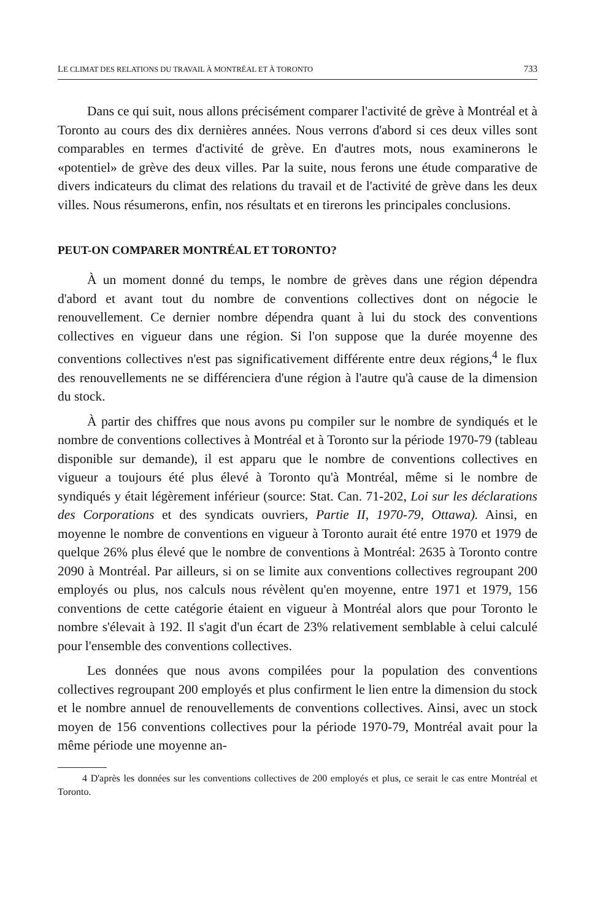LE CLIMAT DES RELATIONS DU TRAVAIL À MONTRÉAL ET À TORONTO 733
Dans ce qui suit, nous allons précisément comparer l'activité de grève à Montréal et à Toronto au cours des dix dernières années. Nous verrons d'abord si ces deux villes sont comparables en termes d'activité de grève. En d'autres mots, nous examinerons le «potentiel» de grève des deux villes. Par la suite, nous ferons une étude comparative de divers indicateurs du climat des relations du travail et de l'activité de grève dans les deux villes. Nous résumerons, enfin, nos résultats et en tirerons les principales conclusions.
PEUT-ON COMPARER MONTRÉAL ET TORONTO?
À un moment donné du temps, le nombre de grèves dans une région dépendra d'abord et avant tout du nombre de conventions collectives dont on négocie le renouvellement. Ce dernier nombre dépendra quant à lui du stock des conventions collectives en vigueur dans une région. Si l'on suppose que la durée moyenne des conventions collectives n'est pas significativement différente entre deux régions,<sup>4</sup> le flux des renouvellements ne se différenciera d'une région à l'autre qu'à cause de la dimension du stock.
À partir des chiffres que nous avons pu compiler sur le nombre de syndiqués et le nombre de conventions collectives à Montréal et à Toronto sur la période 1970-79 (tableau disponible sur demande), il est apparu que le nombre de conventions collectives en vigueur a toujours été plus élevé à Toronto qu'à Montréal, même si le nombre de syndiqués y était légèrement inférieur (source: Stat. Can. 71-202, Loi sur les déclarations des Corporations et des syndicats ouvriers, Partie II, 1970-79, Ottawa). Ainsi, en moyenne le nombre de conventions en vigueur à Toronto aurait été entre 1970 et 1979 de quelque 26% plus élevé que le nombre de conventions à Montréal: 2635 à Toronto contre 2090 à Montréal. Par ailleurs, si on se limite aux conventions collectives regroupant 200 employés ou plus, nos calculs nous révèlent qu'en moyenne, entre 1971 et 1979, 156 conventions de cette catégorie étaient en vigueur à Montréal alors que pour Toronto le nombre s'élevait à 192. Il s'agit d'un écart de 23% relativement semblable à celui calculé pour l'ensemble des conventions collectives.
Les données que nous avons compilées pour la population des conventions collectives regroupant 200 employés et plus confirment le lien entre la dimension du stock et le nombre annuel de renouvellements de conventions collectives. Ainsi, avec un stock moyen de 156 conventions collectives pour la période 1970-79, Montréal avait pour la même période une moyenne an-
4 D'après les données sur les conventions collectives de 200 employés et plus, ce serait le cas entre Montréal et Toronto.